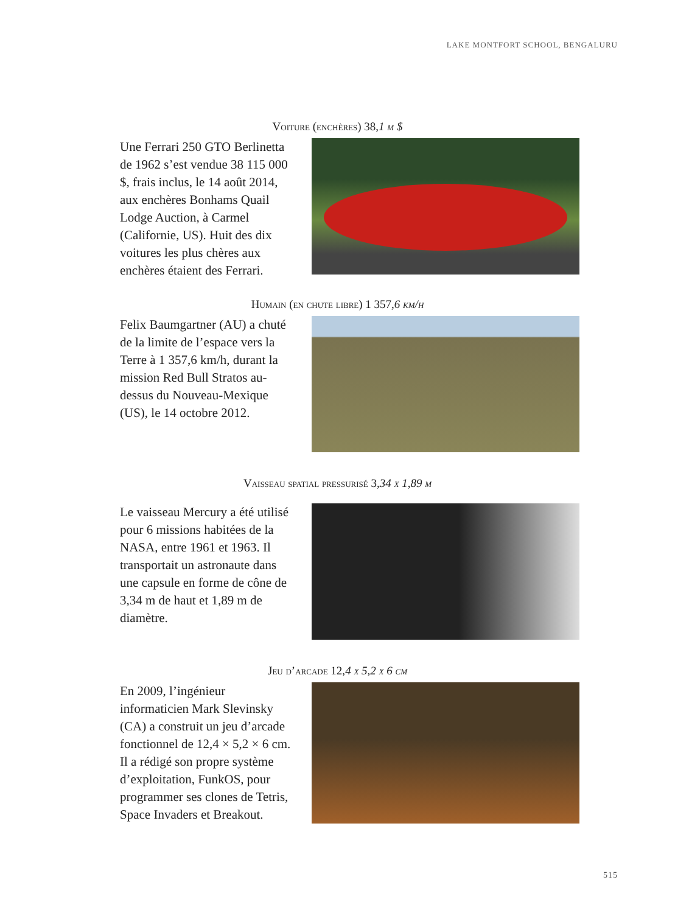LAKE MONTFORT SCHOOL, BENGALURU
Voiture (enchères) 38,1 m $
Une Ferrari 250 GTO Berlinetta de 1962 s’est vendue 38 115 000 $, frais inclus, le 14 août 2014, aux enchères Bonhams Quail Lodge Auction, à Carmel (Californie, US). Huit des dix voitures les plus chères aux enchères étaient des Ferrari.
Humain (en chute libre) 1 357,6 km/h
Felix Baumgartner (AU) a chuté de la limite de l’espace vers la Terre à 1 357,6 km/h, durant la mission Red Bull Stratos au-dessus du Nouveau-Mexique (US), le 14 octobre 2012.
Vaisseau spatial pressurisé 3,34 x 1,89 m
Le vaisseau Mercury a été utilisé pour 6 missions habitées de la NASA, entre 1961 et 1963. Il transportait un astronaute dans une capsule en forme de cône de 3,34 m de haut et 1,89 m de diamètre.
Jeu d’arcade 12,4 x 5,2 x 6 cm
En 2009, l’ingénieur informaticien Mark Slevinsky (CA) a construit un jeu d’arcade fonctionnel de 12,4 × 5,2 × 6 cm. Il a rédigé son propre système d’exploitation, FunkOS, pour programmer ses clones de Tetris, Space Invaders et Breakout.
515